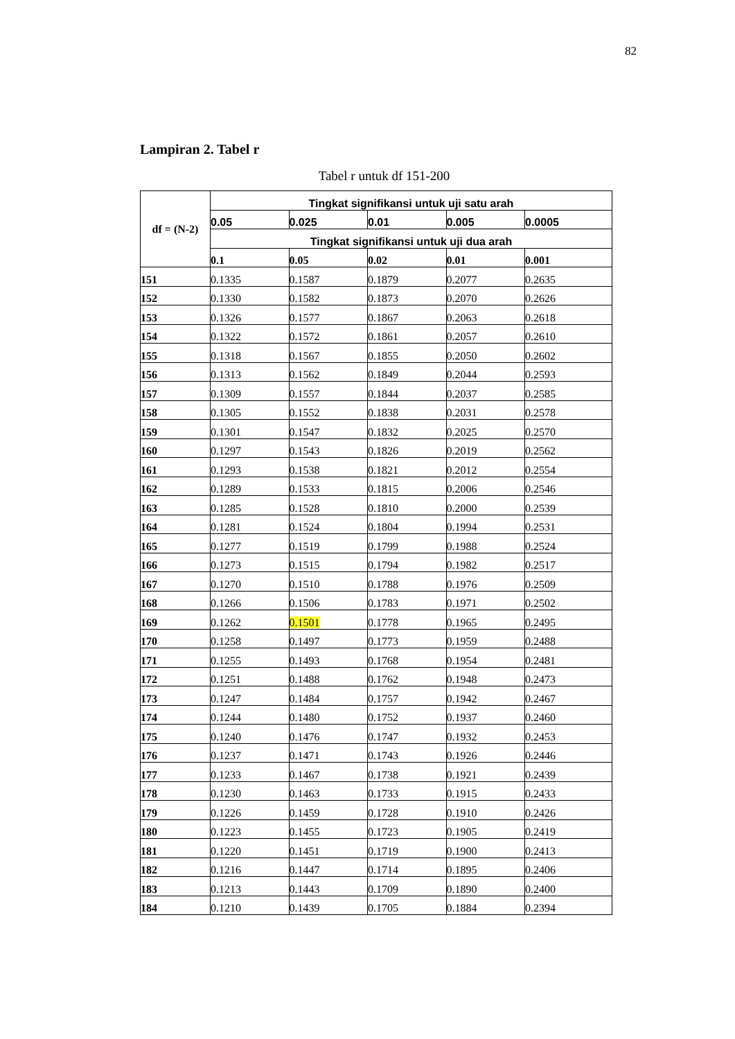82
Lampiran 2. Tabel r
Tabel r untuk df 151-200
| df = (N-2) | Tingkat signifikansi untuk uji satu arah | | | | |
| --- | --- | --- | --- | --- | --- |
| | 0.05 | 0.025 | 0.01 | 0.005 | 0.0005 |
| | Tingkat signifikansi untuk uji dua arah | | | | |
| | 0.1 | 0.05 | 0.02 | 0.01 | 0.001 |
| 151 | 0.1335 | 0.1587 | 0.1879 | 0.2077 | 0.2635 |
| 152 | 0.1330 | 0.1582 | 0.1873 | 0.2070 | 0.2626 |
| 153 | 0.1326 | 0.1577 | 0.1867 | 0.2063 | 0.2618 |
| 154 | 0.1322 | 0.1572 | 0.1861 | 0.2057 | 0.2610 |
| 155 | 0.1318 | 0.1567 | 0.1855 | 0.2050 | 0.2602 |
| 156 | 0.1313 | 0.1562 | 0.1849 | 0.2044 | 0.2593 |
| 157 | 0.1309 | 0.1557 | 0.1844 | 0.2037 | 0.2585 |
| 158 | 0.1305 | 0.1552 | 0.1838 | 0.2031 | 0.2578 |
| 159 | 0.1301 | 0.1547 | 0.1832 | 0.2025 | 0.2570 |
| 160 | 0.1297 | 0.1543 | 0.1826 | 0.2019 | 0.2562 |
| 161 | 0.1293 | 0.1538 | 0.1821 | 0.2012 | 0.2554 |
| 162 | 0.1289 | 0.1533 | 0.1815 | 0.2006 | 0.2546 |
| 163 | 0.1285 | 0.1528 | 0.1810 | 0.2000 | 0.2539 |
| 164 | 0.1281 | 0.1524 | 0.1804 | 0.1994 | 0.2531 |
| 165 | 0.1277 | 0.1519 | 0.1799 | 0.1988 | 0.2524 |
| 166 | 0.1273 | 0.1515 | 0.1794 | 0.1982 | 0.2517 |
| 167 | 0.1270 | 0.1510 | 0.1788 | 0.1976 | 0.2509 |
| 168 | 0.1266 | 0.1506 | 0.1783 | 0.1971 | 0.2502 |
| 169 | 0.1262 | 0.1501 | 0.1778 | 0.1965 | 0.2495 |
| 170 | 0.1258 | 0.1497 | 0.1773 | 0.1959 | 0.2488 |
| 171 | 0.1255 | 0.1493 | 0.1768 | 0.1954 | 0.2481 |
| 172 | 0.1251 | 0.1488 | 0.1762 | 0.1948 | 0.2473 |
| 173 | 0.1247 | 0.1484 | 0.1757 | 0.1942 | 0.2467 |
| 174 | 0.1244 | 0.1480 | 0.1752 | 0.1937 | 0.2460 |
| 175 | 0.1240 | 0.1476 | 0.1747 | 0.1932 | 0.2453 |
| 176 | 0.1237 | 0.1471 | 0.1743 | 0.1926 | 0.2446 |
| 177 | 0.1233 | 0.1467 | 0.1738 | 0.1921 | 0.2439 |
| 178 | 0.1230 | 0.1463 | 0.1733 | 0.1915 | 0.2433 |
| 179 | 0.1226 | 0.1459 | 0.1728 | 0.1910 | 0.2426 |
| 180 | 0.1223 | 0.1455 | 0.1723 | 0.1905 | 0.2419 |
| 181 | 0.1220 | 0.1451 | 0.1719 | 0.1900 | 0.2413 |
| 182 | 0.1216 | 0.1447 | 0.1714 | 0.1895 | 0.2406 |
| 183 | 0.1213 | 0.1443 | 0.1709 | 0.1890 | 0.2400 |
| 184 | 0.1210 | 0.1439 | 0.1705 | 0.1884 | 0.2394 |